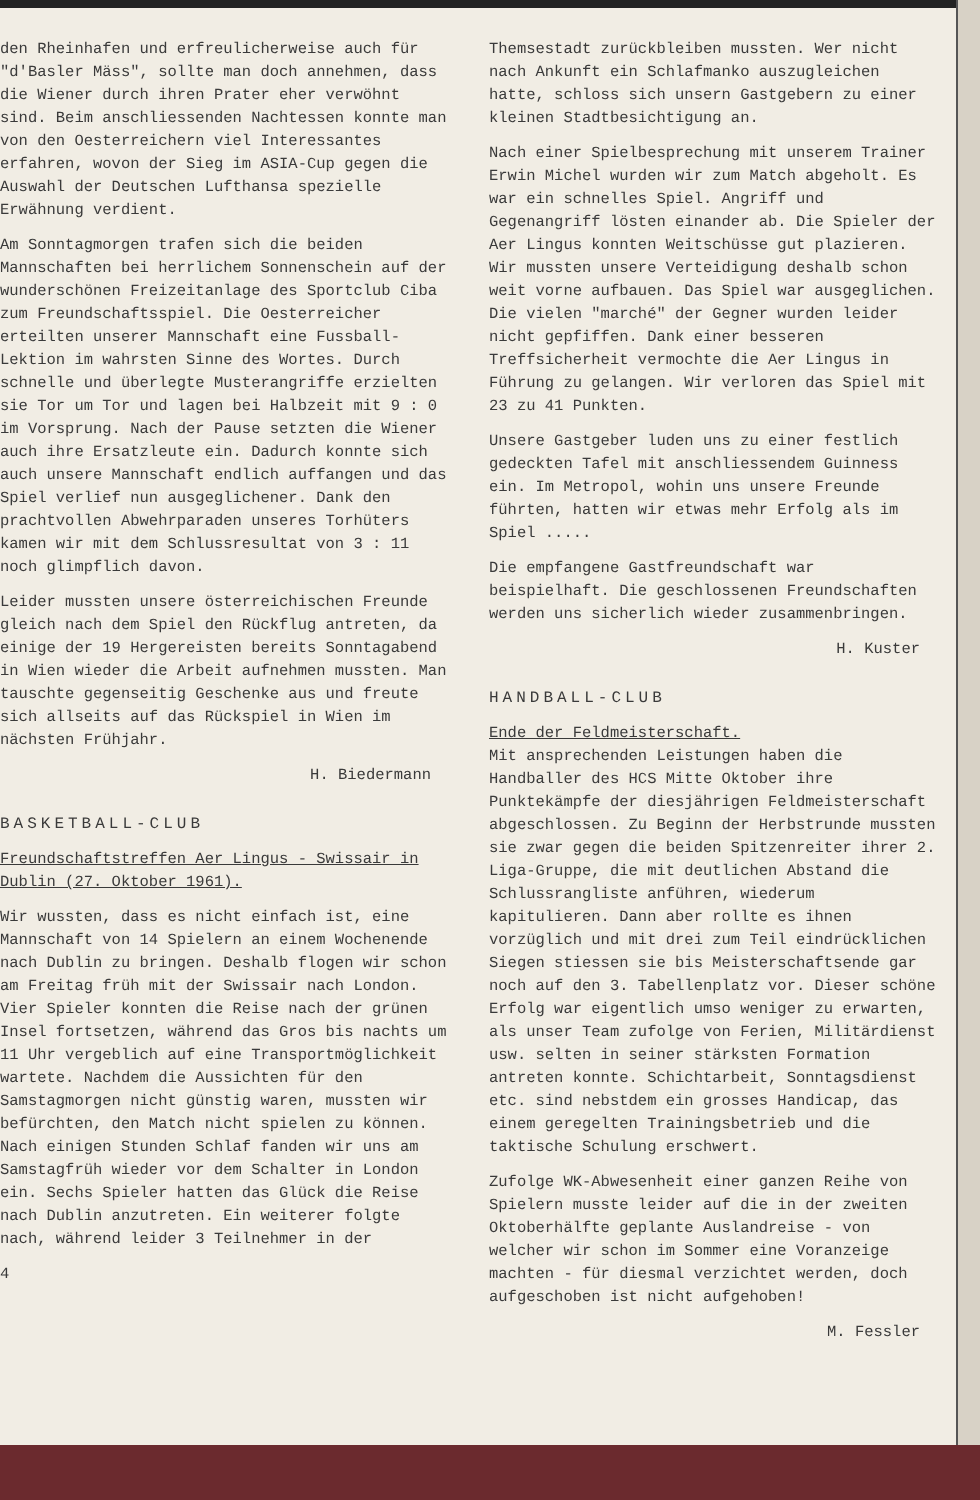den Rheinhafen und erfreulicherweise auch für "d'Basler Mäss", sollte man doch annehmen, dass die Wiener durch ihren Prater eher verwöhnt sind. Beim anschliessenden Nachtessen konnte man von den Oesterreichern viel Interessantes erfahren, wovon der Sieg im ASIA-Cup gegen die Auswahl der Deutschen Lufthansa spezielle Erwähnung verdient.
Am Sonntagmorgen trafen sich die beiden Mannschaften bei herrlichem Sonnenschein auf der wunderschönen Freizeitanlage des Sportclub Ciba zum Freundschaftsspiel. Die Oesterreicher erteilten unserer Mannschaft eine Fussball-Lektion im wahrsten Sinne des Wortes. Durch schnelle und überlegte Musterangriffe erzielten sie Tor um Tor und lagen bei Halbzeit mit 9 : 0 im Vorsprung. Nach der Pause setzten die Wiener auch ihre Ersatzleute ein. Dadurch konnte sich auch unsere Mannschaft endlich auffangen und das Spiel verlief nun ausgeglichener. Dank den prachtvollen Abwehrparaden unseres Torhüters kamen wir mit dem Schlussresultat von 3 : 11 noch glimpflich davon.
Leider mussten unsere österreichischen Freunde gleich nach dem Spiel den Rückflug antreten, da einige der 19 Hergereisten bereits Sonntagabend in Wien wieder die Arbeit aufnehmen mussten. Man tauschte gegenseitig Geschenke aus und freute sich allseits auf das Rückspiel in Wien im nächsten Frühjahr.
H. Biedermann
BASKETBALL-CLUB
Freundschaftstreffen Aer Lingus - Swissair in Dublin (27. Oktober 1961).
Wir wussten, dass es nicht einfach ist, eine Mannschaft von 14 Spielern an einem Wochenende nach Dublin zu bringen. Deshalb flogen wir schon am Freitag früh mit der Swissair nach London. Vier Spieler konnten die Reise nach der grünen Insel fortsetzen, während das Gros bis nachts um 11 Uhr vergeblich auf eine Transportmöglichkeit wartete. Nachdem die Aussichten für den Samstagmorgen nicht günstig waren, mussten wir befürchten, den Match nicht spielen zu können. Nach einigen Stunden Schlaf fanden wir uns am Samstagfrüh wieder vor dem Schalter in London ein. Sechs Spieler hatten das Glück die Reise nach Dublin anzutreten. Ein weiterer folgte nach, während leider 3 Teilnehmer in der
4
Themsestadt zurückbleiben mussten. Wer nicht nach Ankunft ein Schlafmanko auszugleichen hatte, schloss sich unsern Gastgebern zu einer kleinen Stadtbesichtigung an.
Nach einer Spielbesprechung mit unserem Trainer Erwin Michel wurden wir zum Match abgeholt. Es war ein schnelles Spiel. Angriff und Gegenangriff lösten einander ab. Die Spieler der Aer Lingus konnten Weitschüsse gut plazieren. Wir mussten unsere Verteidigung deshalb schon weit vorne aufbauen. Das Spiel war ausgeglichen. Die vielen "marché" der Gegner wurden leider nicht gepfiffen. Dank einer besseren Treffsicherheit vermochte die Aer Lingus in Führung zu gelangen. Wir verloren das Spiel mit 23 zu 41 Punkten.
Unsere Gastgeber luden uns zu einer festlich gedeckten Tafel mit anschliessendem Guinness ein. Im Metropol, wohin uns unsere Freunde führten, hatten wir etwas mehr Erfolg als im Spiel .....
Die empfangene Gastfreundschaft war beispielhaft. Die geschlossenen Freundschaften werden uns sicherlich wieder zusammenbringen.
H. Kuster
HANDBALL-CLUB
Ende der Feldmeisterschaft.
Mit ansprechenden Leistungen haben die Handballer des HCS Mitte Oktober ihre Punktekämpfe der diesjährigen Feldmeisterschaft abgeschlossen. Zu Beginn der Herbstrunde mussten sie zwar gegen die beiden Spitzenreiter ihrer 2. Liga-Gruppe, die mit deutlichen Abstand die Schlussrangliste anführen, wiederum kapitulieren. Dann aber rollte es ihnen vorzüglich und mit drei zum Teil eindrücklichen Siegen stiessen sie bis Meisterschaftsende gar noch auf den 3. Tabellenplatz vor. Dieser schöne Erfolg war eigentlich umso weniger zu erwarten, als unser Team zufolge von Ferien, Militärdienst usw. selten in seiner stärksten Formation antreten konnte. Schichtarbeit, Sonntagsdienst etc. sind nebstdem ein grosses Handicap, das einem geregelten Trainingsbetrieb und die taktische Schulung erschwert.
Zufolge WK-Abwesenheit einer ganzen Reihe von Spielern musste leider auf die in der zweiten Oktoberhälfte geplante Auslandreise - von welcher wir schon im Sommer eine Voranzeige machten - für diesmal verzichtet werden, doch aufgeschoben ist nicht aufgehoben!
M. Fessler